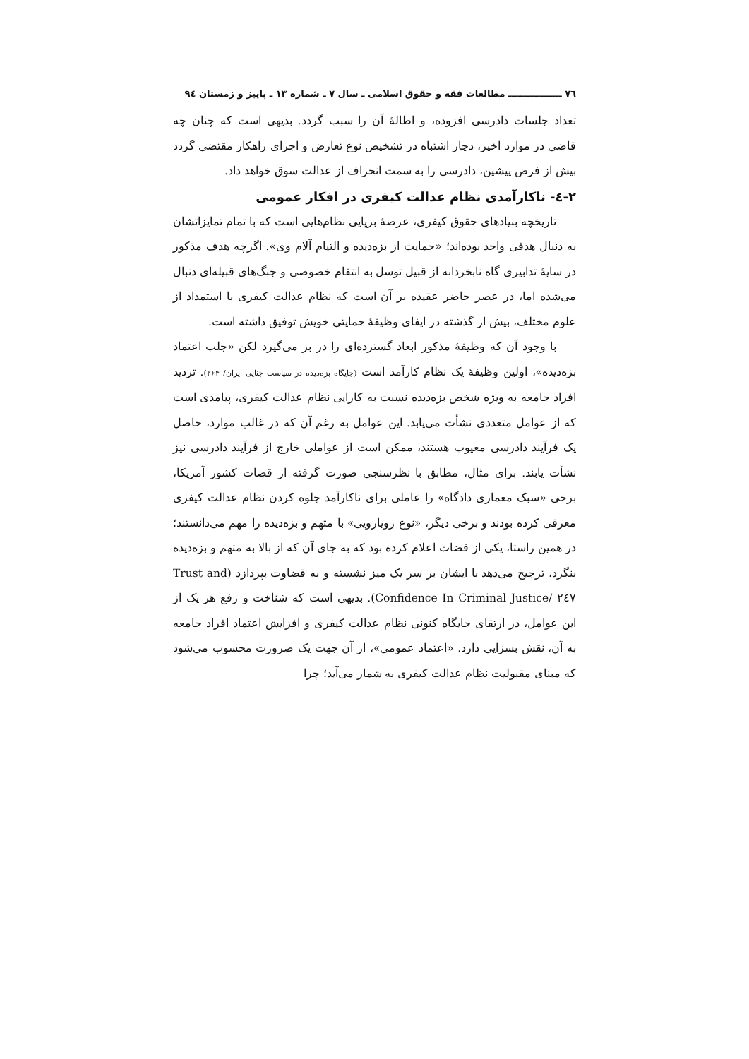٧٦ ـــــــــــــــــ مطالعات فقه و حقوق اسلامی ـ سال ٧ ـ شماره ١٣ ـ پاییز و زمستان ٩٤
تعداد جلسات دادرسی افزوده، و اطالهٔ آن را سبب گردد. بدیهی است که چنان چه قاضی در موارد اخیر، دچار اشتباه در تشخیص نوع تعارض و اجرای راهکار مقتضی گردد بیش از فرض پیشین، دادرسی را به سمت انحراف از عدالت سوق خواهد داد.
٢-٤- ناکارآمدی نظام عدالت کیفری در افکار عمومی
تاریخچه بنیادهای حقوق کیفری، عرصهٔ برپایی نظام‌هایی است که با تمام تمایزاتشان به دنبال هدفی واحد بوده‌اند؛ «حمایت از بزه‌دیده و التیام آلام وی». اگرچه هدف مذکور در سایهٔ تدابیری گاه نابخردانه از قبیل توسل به انتقام خصوصی و جنگ‌های قبیله‌ای دنبال می‌شده اما، در عصر حاضر عقیده بر آن است که نظام عدالت کیفری با استمداد از علوم مختلف، بیش از گذشته در ایفای وظیفهٔ حمایتی خویش توفیق داشته است.
با وجود آن که وظیفهٔ مذکور ابعاد گسترده‌ای را در بر می‌گیرد لکن «جلب اعتماد بزه‌دیده»، اولین وظیفهٔ یک نظام کارآمد است (جایگاه بزه‌دیده در سیاست جنایی ایران/ ٢۶۴). تردید افراد جامعه به ویژه شخص بزه‌دیده نسبت به کارایی نظام عدالت کیفری، پیامدی است که از عوامل متعددی نشأت می‌یابد. این عوامل به رغم آن که در غالب موارد، حاصل یک فرآیند دادرسی معیوب هستند، ممکن است از عواملی خارج از فرآیند دادرسی نیز نشأت یابند. برای مثال، مطابق با نظرسنجی صورت گرفته از قضات کشور آمریکا، برخی «سبک معماری دادگاه» را عاملی برای ناکارآمد جلوه کردن نظام عدالت کیفری معرفی کرده بودند و برخی دیگر، «نوع رویارویی» با متهم و بزه‌دیده را مهم می‌دانستند؛ در همین راستا، یکی از قضات اعلام کرده بود که به جای آن که از بالا به متهم و بزه‌دیده بنگرد، ترجیح می‌دهد با ایشان بر سر یک میز نشسته و به قضاوت بپردازد (Trust and Confidence In Criminal Justice/ ٢٤٧). بدیهی است که شناخت و رفع هر یک از این عوامل، در ارتقای جایگاه کنونی نظام عدالت کیفری و افزایش اعتماد افراد جامعه به آن، نقش بسزایی دارد. «اعتماد عمومی»، از آن جهت یک ضرورت محسوب می‌شود که مبنای مقبولیت نظام عدالت کیفری به شمار می‌آید؛ چرا